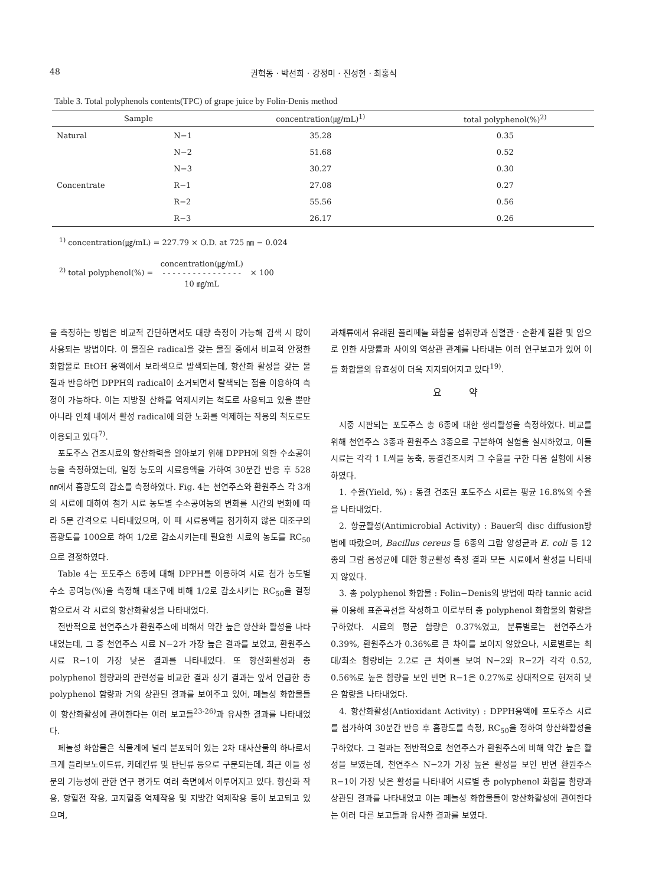48 권혁동 · 박선희 · 강정미 · 진성현 · 최홍식
Table 3. Total polyphenols contents(TPC) of grape juice by Folin-Denis method
| Sample | | concentration(㎍/mL)<sup>1)</sup> | total polyphenol(%)<sup>2)</sup> |
| --- | --- | --- | --- |
| Natural | N−1 | 35.28 | 0.35 |
| | N−2 | 51.68 | 0.52 |
| | N−3 | 30.27 | 0.30 |
| Concentrate | R−1 | 27.08 | 0.27 |
| | R−2 | 55.56 | 0.56 |
| | R−3 | 26.17 | 0.26 |
<sup>1)</sup> concentration(㎍/mL) = 227.79 × O.D. at 725 ㎚ − 0.024
<sup>2)</sup> total polyphenol(%) = concentration(㎍/mL) - - - - - - - - - - - - - - - - 10 ㎎/mL × 100
을 측정하는 방법은 비교적 간단하면서도 대량 측정이 가능해 검색 시 많이 사용되는 방법이다. 이 물질은 radical을 갖는 물질 중에서 비교적 안정한 화합물로 EtOH 용액에서 보라색으로 발색되는데, 항산화 활성을 갖는 물질과 반응하면 DPPH의 radical이 소거되면서 탈색되는 점을 이용하여 측정이 가능하다. 이는 지방질 산화를 억제시키는 척도로 사용되고 있을 뿐만 아니라 인체 내에서 활성 radical에 의한 노화를 억제하는 작용의 척도로도 이용되고 있다<sup>7)</sup>.
포도주스 건조시료의 항산화력을 알아보기 위해 DPPH에 의한 수소공여능을 측정하였는데, 일정 농도의 시료용액을 가하여 30분간 반응 후 528 ㎚에서 흡광도의 감소를 측정하였다. Fig. 4는 천연주스와 환원주스 각 3개의 시료에 대하여 첨가 시료 농도별 수소공여능의 변화를 시간의 변화에 따라 5분 간격으로 나타내었으며, 이 때 시료용액을 첨가하지 않은 대조구의 흡광도를 100으로 하여 1/2로 감소시키는데 필요한 시료의 농도를 RC<sub>50</sub>으로 결정하였다.
Table 4는 포도주스 6종에 대해 DPPH를 이용하여 시료 첨가 농도별 수소 공여능(%)을 측정해 대조구에 비해 1/2로 감소시키는 RC<sub>50</sub>을 결정함으로서 각 시료의 항산화활성을 나타내었다.
전반적으로 천연주스가 환원주스에 비해서 약간 높은 항산화 활성을 나타내었는데, 그 중 천연주스 시료 N−2가 가장 높은 결과를 보였고, 환원주스 시료 R−1이 가장 낮은 결과를 나타내었다. 또 항산화활성과 총 polyphenol 함량과의 관련성을 비교한 결과 상기 결과는 앞서 언급한 총 polyphenol 함량과 거의 상관된 결과를 보여주고 있어, 페놀성 화합물들이 항산화활성에 관여한다는 여러 보고들<sup>23-26)</sup>과 유사한 결과를 나타내었다.
페놀성 화합물은 식물계에 널리 분포되어 있는 2차 대사산물의 하나로서 크게 플라보노이드류, 카테킨류 및 탄닌류 등으로 구분되는데, 최근 이들 성분의 기능성에 관한 연구 평가도 여러 측면에서 이루어지고 있다. 항산화 작용, 항혈전 작용, 고지혈증 억제작용 및 지방간 억제작용 등이 보고되고 있으며,
과채류에서 유래된 폴리페놀 화합물 섭취량과 심혈관 · 순환계 질환 및 암으로 인한 사망률과 사이의 역상관 관계를 나타내는 여러 연구보고가 있어 이들 화합물의 유효성이 더욱 지지되어지고 있다<sup>19)</sup>.
요 약
시중 시판되는 포도주스 총 6종에 대한 생리활성을 측정하였다. 비교를 위해 천연주스 3종과 환원주스 3종으로 구분하여 실험을 실시하였고, 이들 시료는 각각 1 L씩을 농축, 동결건조시켜 그 수율을 구한 다음 실험에 사용하였다.
1. 수율(Yield, %) : 동결 건조된 포도주스 시료는 평균 16.8%의 수율을 나타내었다.
2. 항균활성(Antimicrobial Activity) : Bauer의 disc diffusion방법에 따랐으며, Bacillus cereus 등 6종의 그람 양성균과 E. coli 등 12종의 그람 음성균에 대한 항균활성 측정 결과 모든 시료에서 활성을 나타내지 않았다.
3. 총 polyphenol 화합물 : Folin−Denis의 방법에 따라 tannic acid를 이용해 표준곡선을 작성하고 이로부터 총 polyphenol 화합물의 함량을 구하였다. 시료의 평균 함량은 0.37%였고, 분류별로는 천연주스가 0.39%, 환원주스가 0.36%로 큰 차이를 보이지 않았으나, 시료별로는 최대/최소 함량비는 2.2로 큰 차이를 보여 N−2와 R−2가 각각 0.52, 0.56%로 높은 함량을 보인 반면 R−1은 0.27%로 상대적으로 현저히 낮은 함량을 나타내었다.
4. 항산화활성(Antioxidant Activity) : DPPH용액에 포도주스 시료를 첨가하여 30분간 반응 후 흡광도를 측정, RC<sub>50</sub>을 정하여 항산화활성을 구하였다. 그 결과는 전반적으로 천연주스가 환원주스에 비해 약간 높은 활성을 보였는데, 천연주스 N−2가 가장 높은 활성을 보인 반면 환원주스 R−1이 가장 낮은 활성을 나타내어 시료별 총 polyphenol 화합물 함량과 상관된 결과를 나타내었고 이는 페놀성 화합물들이 항산화활성에 관여한다는 여러 다른 보고들과 유사한 결과를 보였다.